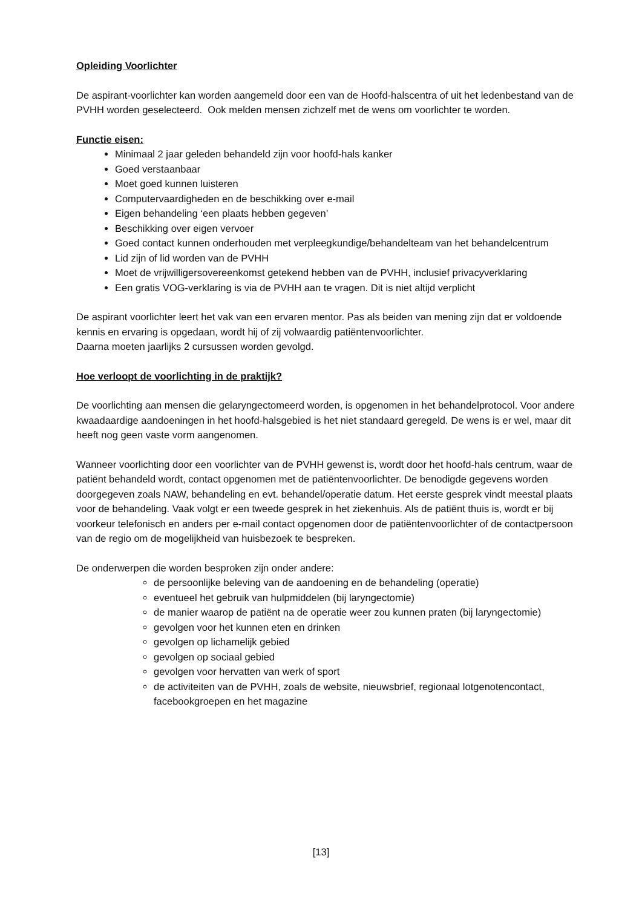Opleiding Voorlichter
De aspirant-voorlichter kan worden aangemeld door een van de Hoofd-halscentra of uit het ledenbestand van de PVHH worden geselecteerd. Ook melden mensen zichzelf met de wens om voorlichter te worden.
Functie eisen:
Minimaal 2 jaar geleden behandeld zijn voor hoofd-hals kanker
Goed verstaanbaar
Moet goed kunnen luisteren
Computervaardigheden en de beschikking over e-mail
Eigen behandeling ‘een plaats hebben gegeven’
Beschikking over eigen vervoer
Goed contact kunnen onderhouden met verpleegkundige/behandelteam van het behandelcentrum
Lid zijn of lid worden van de PVHH
Moet de vrijwilligersovereenkomst getekend hebben van de PVHH, inclusief privacyverklaring
Een gratis VOG-verklaring is via de PVHH aan te vragen. Dit is niet altijd verplicht
De aspirant voorlichter leert het vak van een ervaren mentor. Pas als beiden van mening zijn dat er voldoende kennis en ervaring is opgedaan, wordt hij of zij volwaardig patiëntenvoorlichter.
Daarna moeten jaarlijks 2 cursussen worden gevolgd.
Hoe verloopt de voorlichting in de praktijk?
De voorlichting aan mensen die gelaryngectomeerd worden, is opgenomen in het behandelprotocol. Voor andere kwaadaardige aandoeningen in het hoofd-halsgebied is het niet standaard geregeld. De wens is er wel, maar dit heeft nog geen vaste vorm aangenomen.
Wanneer voorlichting door een voorlichter van de PVHH gewenst is, wordt door het hoofd-hals centrum, waar de patiënt behandeld wordt, contact opgenomen met de patiëntenvoorlichter. De benodigde gegevens worden doorgegeven zoals NAW, behandeling en evt. behandel/operatie datum. Het eerste gesprek vindt meestal plaats voor de behandeling. Vaak volgt er een tweede gesprek in het ziekenhuis. Als de patiënt thuis is, wordt er bij voorkeur telefonisch en anders per e-mail contact opgenomen door de patiëntenvoorlichter of de contactpersoon van de regio om de mogelijkheid van huisbezoek te bespreken.
De onderwerpen die worden besproken zijn onder andere:
de persoonlijke beleving van de aandoening en de behandeling (operatie)
eventueel het gebruik van hulpmiddelen (bij laryngectomie)
de manier waarop de patiënt na de operatie weer zou kunnen praten (bij laryngectomie)
gevolgen voor het kunnen eten en drinken
gevolgen op lichamelijk gebied
gevolgen op sociaal gebied
gevolgen voor hervatten van werk of sport
de activiteiten van de PVHH, zoals de website, nieuwsbrief, regionaal lotgenotencontact, facebookgroepen en het magazine
[13]